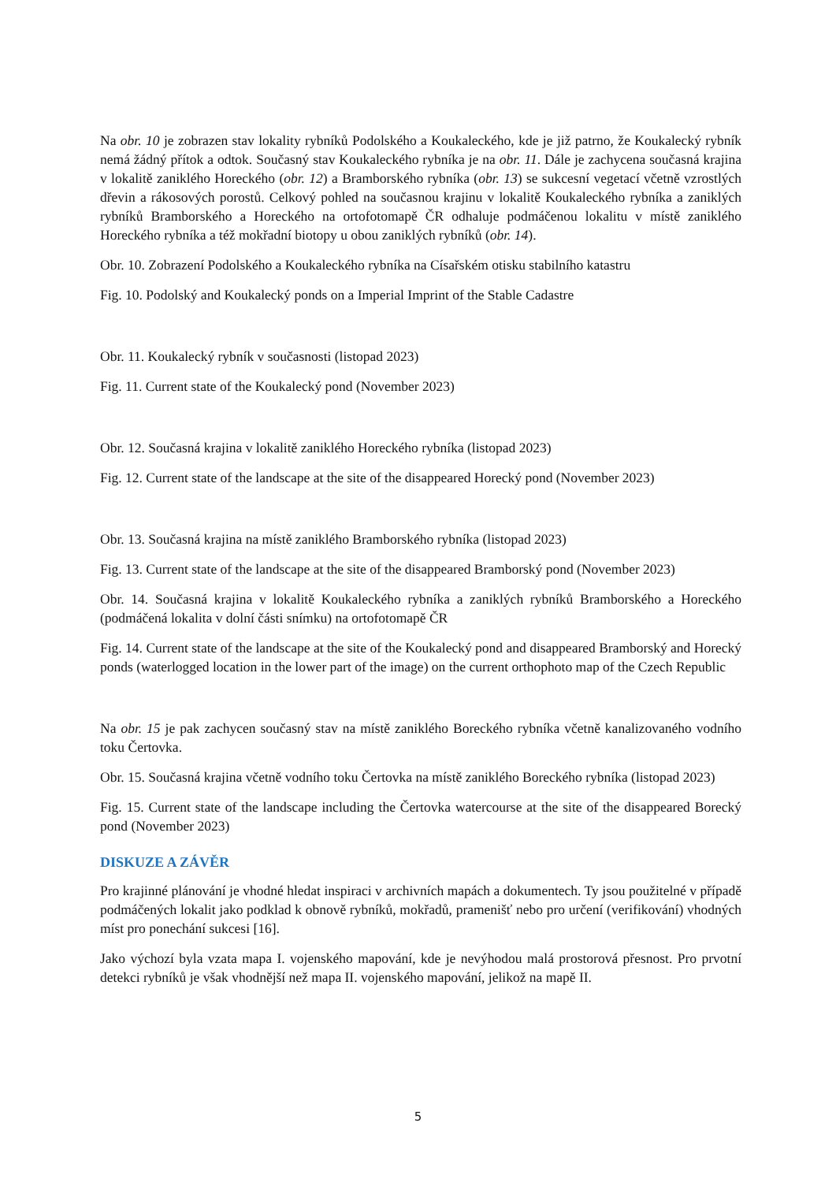Na obr. 10 je zobrazen stav lokality rybníků Podolského a Koukaleckého, kde je již patrno, že Koukalecký rybník nemá žádný přítok a odtok. Současný stav Koukaleckého rybníka je na obr. 11. Dále je zachycena současná krajina v lokalitě zaniklého Horeckého (obr. 12) a Bramborského rybníka (obr. 13) se sukcesní vegetací včetně vzrostlých dřevin a rákosových porostů. Celkový pohled na současnou krajinu v lokalitě Koukaleckého rybníka a zaniklých rybníků Bramborského a Horeckého na ortofotomapě ČR odhaluje podmáčenou lokalitu v místě zaniklého Horeckého rybníka a též mokřadní biotopy u obou zaniklých rybníků (obr. 14).
Obr. 10. Zobrazení Podolského a Koukaleckého rybníka na Císařském otisku stabilního katastru
Fig. 10. Podolský and Koukalecký ponds on a Imperial Imprint of the Stable Cadastre
Obr. 11. Koukalecký rybník v současnosti (listopad 2023)
Fig. 11. Current state of the Koukalecký pond (November 2023)
Obr. 12. Současná krajina v lokalitě zaniklého Horeckého rybníka (listopad 2023)
Fig. 12. Current state of the landscape at the site of the disappeared Horecký pond (November 2023)
Obr. 13. Současná krajina na místě zaniklého Bramborského rybníka (listopad 2023)
Fig. 13. Current state of the landscape at the site of the disappeared Bramborský pond (November 2023)
Obr. 14. Současná krajina v lokalitě Koukaleckého rybníka a zaniklých rybníků Bramborského a Horeckého (podmáčená lokalita v dolní části snímku) na ortofotomapě ČR
Fig. 14. Current state of the landscape at the site of the Koukalecký pond and disappeared Bramborský and Horecký ponds (waterlogged location in the lower part of the image) on the current orthophoto map of the Czech Republic
Na obr. 15 je pak zachycen současný stav na místě zaniklého Boreckého rybníka včetně kanalizovaného vodního toku Čertovka.
Obr. 15. Současná krajina včetně vodního toku Čertovka na místě zaniklého Boreckého rybníka (listopad 2023)
Fig. 15. Current state of the landscape including the Čertovka watercourse at the site of the disappeared Borecký pond (November 2023)
DISKUZE A ZÁVĚR
Pro krajinné plánování je vhodné hledat inspiraci v archivních mapách a dokumentech. Ty jsou použitelné v případě podmáčených lokalit jako podklad k obnově rybníků, mokřadů, pramenišť nebo pro určení (verifikování) vhodných míst pro ponechání sukcesi [16].
Jako výchozí byla vzata mapa I. vojenského mapování, kde je nevýhodou malá prostorová přesnost. Pro prvotní detekci rybníků je však vhodnější než mapa II. vojenského mapování, jelikož na mapě II.
5